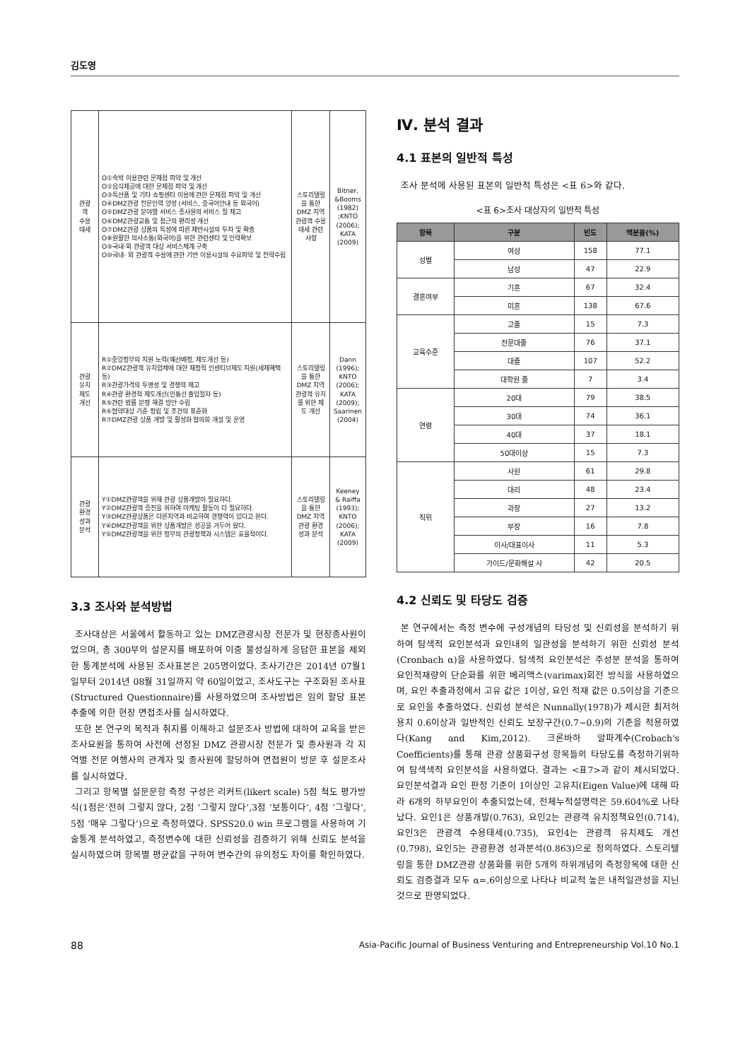김도영
| 관광 객 수용 태세 | O①숙박 이용관련 문제점 파악 및 개선 O②음식제공에 대한 문제점 파악 및 개선 O③특산품 및 기타 쇼핑센터 이용에 관한 문제점 파악 및 개선 O④DMZ관광 전문인력 양성 (서비스, 중국어안내 등 외국어) O⑤DMZ관광 분야별 서비스 종사원의 서비스 질 제고 O⑥DMZ관광교통 및 접근의 편리성 개선 O⑦DMZ관광 상품의 특성에 따른 제반시설의 투자 및 확충 O⑧원활한 의사소통(외국어)을 위한 관련센터 및 인력확보 O⑨국내·외 관광객 대상 서비스체계 구축 O⑩국내· 외 관광객 수용에 관한 기반 이용시설의 수요파악 및 전략수립 | 스토리텔링을 통한 DMZ 지역 관광객 수용 태세 관련 사항 | Bitner, &Booms (1982) ;KNTO (2006); KATA (2009) |
| 관광 유치 제도 개선 | R①중앙정부의 지원 노력(예산배정, 제도개선 등) R②DMZ관광객 유치업체에 대한 재정적 인센티브제도 지원(세제혜택 등) R③관광가격의 투명성 및 경쟁력 제고 R④관광 환경적 제도개선(민통선 출입절차 등) R⑤관련 법률 분쟁 해결 방안 수립 R⑥협약대상 기준 정립 및 조건의 표준화 R⑦DMZ관광 상품 개발 및 활성화 협의회 개설 및 운영 | 스토리텔링을 통한 DMZ 지역관광객 유치를 위한 제도 개선 | Dann (1996); KNTO (2006); KATA (2009); Saarinen (2004) |
| 관광 환경 성과 분석 | Y①DMZ관광객을 위해 관광 상품개발이 필요하다. Y②DMZ관광객 증진을 위하여 마케팅 활동이 더 필요하다. Y③DMZ관광상품은 다른지역과 비교하여 경쟁력이 있다고 본다. Y④DMZ관광객을 위한 상품개발은 성공을 거두어 왔다. Y⑤DMZ관광객을 위한 정부의 관광정책과 시스템은 효율적이다. | 스토리텔링을 통한 DMZ 지역 관광 환경 성과 분석 | Keeney & Raiffa (1993); KNTO (2006); KATA (2009) |
3.3 조사와 분석방법
조사대상은 서울에서 활동하고 있는 DMZ관광시장 전문가 및 현장종사원이었으며, 총 300부의 설문지를 배포하여 이중 불성실하게 응답한 표본을 제외한 통계분석에 사용된 조사표본은 205명이었다. 조사기간은 2014년 07월1일부터 2014년 08월 31일까지 약 60일이었고, 조사도구는 구조화된 조사표(Structured Questionnaire)를 사용하였으며 조사방법은 임의 할당 표본추출에 의한 현장 면접조사를 실시하였다.
또한 본 연구의 목적과 취지를 이해하고 설문조사 방법에 대하여 교육을 받은 조사요원을 통하여 사전에 선정된 DMZ 관광시장 전문가 및 종사원과 각 지역별 전문 여행사의 관계자 및 종사원에 할당하여 면접원이 방문 후 설문조사를 실시하였다.
그리고 항목별 설문문항 측정 구성은 리커트(likert scale) 5점 척도 평가방식(1점은‘전혀 그렇지 않다, 2점 ‘그렇지 않다’,3점 ‘보통이다’, 4점 ‘그렇다’, 5점 ‘매우 그렇다’)으로 측정하였다. SPSS20.0 win 프로그램을 사용하여 기술통계 분석하였고, 측정변수에 대한 신뢰성을 검증하기 위해 신뢰도 분석을 실시하였으며 항목별 평균값을 구하여 변수간의 유의정도 차이를 확인하였다.
Ⅳ. 분석 결과
4.1 표본의 일반적 특성
조사 분석에 사용된 표본의 일반적 특성은 <표 6>와 같다.
<표 6>조사 대상자의 일반적 특성
| 항목 | 구분 | 빈도 | 백분율(%) |
| --- | --- | --- | --- |
| 성별 | 여성 | 158 | 77.1 |
| | 남성 | 47 | 22.9 |
| 결혼여부 | 기혼 | 67 | 32.4 |
| | 미혼 | 138 | 67.6 |
| 교육수준 | 고졸 | 15 | 7.3 |
| | 전문대졸 | 76 | 37.1 |
| | 대졸 | 107 | 52.2 |
| | 대학원 졸 | 7 | 3.4 |
| 연령 | 20대 | 79 | 38.5 |
| | 30대 | 74 | 36.1 |
| | 40대 | 37 | 18.1 |
| | 50대이상 | 15 | 7.3 |
| 직위 | 사원 | 61 | 29.8 |
| | 대리 | 48 | 23.4 |
| | 과장 | 27 | 13.2 |
| | 부장 | 16 | 7.8 |
| | 이사/대표이사 | 11 | 5.3 |
| | 가이드/문화해설 사 | 42 | 20.5 |
4.2 신뢰도 및 타당도 검증
본 연구에서는 측정 변수에 구성개념의 타당성 및 신뢰성을 분석하기 위하여 탐색적 요인분석과 요인내의 일관성을 분석하기 위한 신뢰성 분석(Cronbach α)을 사용하였다. 탐색적 요인분석은 주성분 분석을 통하여 요인적재량의 단순화를 위한 베리맥스(varimax)회전 방식을 사용하였으며, 요인 추출과정에서 고유 값은 1이상, 요인 적재 값은 0.5이상을 기준으로 요인을 추출하였다. 신뢰성 분석은 Nunnally(1978)가 제시한 최저허용치 0.6이상과 일반적인 신뢰도 보장구간(0.7~0.9)의 기준을 적용하였다(Kang and Kim,2012). 크론바하 알파계수(Crobach's Coefficients)를 통해 관광 상품화구성 항목들의 타당도를 측정하기위하여 탐색색적 요인분석을 사용하였다. 결과는 <표7>과 같이 제시되었다. 요인분석결과 요인 판정 기준이 1이상인 고유치(Eigen Value)에 대해 따라 6개의 하부요인이 추출되었는데, 전체누적설명력은 59.604%로 나타났다. 요인1은 상품개발(0.763), 요인2는 관광객 유치정책요인(0.714), 요인3은 관광객 수용태세(0.735), 요인4는 관광객 유치제도 개선(0.798), 요인5는 관광환경 성과분석(0.863)으로 정의하였다. 스토리텔링을 통한 DMZ관광 상품화를 위한 5개의 하위개념의 측정항목에 대한 신뢰도 검증결과 모두 α=.6이상으로 나타나 비교적 높은 내적일관성을 지닌 것으로 판명되었다.
88 Asia-Pacific Journal of Business Venturing and Entrepreneurship Vol.10 No.1